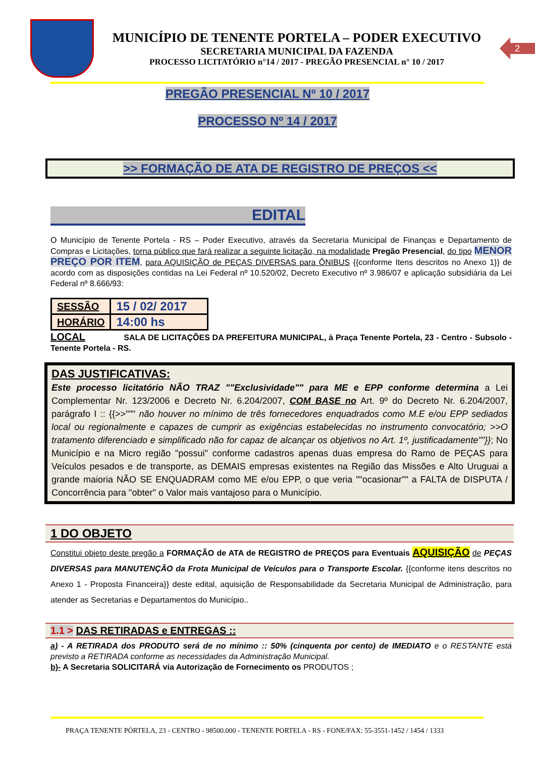MUNICÍPIO DE TENENTE PORTELA – PODER EXECUTIVO
SECRETARIA MUNICIPAL DA FAZENDA
PROCESSO LICITATÓRIO n°14 / 2017 - PREGÃO PRESENCIAL n° 10 / 2017
2
PREGÃO PRESENCIAL Nº 10 / 2017
PROCESSO Nº 14 / 2017
>> FORMAÇÃO DE ATA DE REGISTRO DE PREÇOS <<
EDITAL
O Município de Tenente Portela - RS – Poder Executivo, através da Secretaria Municipal de Finanças e Departamento de Compras e Licitações, torna público que fará realizar a seguinte licitação, na modalidade Pregão Presencial, do tipo MENOR PREÇO POR ITEM, para AQUISIÇÃO de PEÇAS DIVERSAS para ÔNIBUS {{conforme Itens descritos no Anexo 1}} de acordo com as disposições contidas na Lei Federal nº 10.520/02, Decreto Executivo nº 3.986/07 e aplicação subsidiária da Lei Federal nº 8.666/93:
| SESSÃO | 15 / 02/ 2017 |
| HORÁRIO | 14:00 hs |
LOCAL SALA DE LICITAÇÕES DA PREFEITURA MUNICIPAL, à Praça Tenente Portela, 23 - Centro - Subsolo - Tenente Portela - RS.
DAS JUSTIFICATIVAS:
Este processo licitatório NÃO TRAZ ""Exclusividade"" para ME e EPP conforme determina a Lei Complementar Nr. 123/2006 e Decreto Nr. 6.204/2007, COM BASE no Art. 9º do Decreto Nr. 6.204/2007, parágrafo I :: {{>>""" não houver no mínimo de três fornecedores enquadrados como M.E e/ou EPP sediados local ou regionalmente e capazes de cumprir as exigências estabelecidas no instrumento convocatório; >>O tratamento diferenciado e simplificado não for capaz de alcançar os objetivos no Art. 1º, justificadamente""}}; No Município e na Micro região "possui" conforme cadastros apenas duas empresa do Ramo de PEÇAS para Veículos pesados e de transporte, as DEMAIS empresas existentes na Região das Missões e Alto Uruguai a grande maioria NÃO SE ENQUADRAM como ME e/ou EPP, o que veria ""ocasionar"" a FALTA de DISPUTA / Concorrência para "obter" o Valor mais vantajoso para o Município.
1 DO OBJETO
Constitui objeto deste pregão a FORMAÇÃO de ATA de REGISTRO de PREÇOS para Eventuais AQUISIÇÃO de PEÇAS DIVERSAS para MANUTENÇÃO da Frota Municipal de Veículos para o Transporte Escolar. {{conforme itens descritos no Anexo 1 - Proposta Financeira}} deste edital, aquisição de Responsabilidade da Secretaria Municipal de Administração, para atender as Secretarias e Departamentos do Município..
1.1 > DAS RETIRADAS e ENTREGAS ::
a) - A RETIRADA dos PRODUTO será de no mínimo :: 50% (cinquenta por cento) de IMEDIATO e o RESTANTE está previsto a RETIRADA conforme as necessidades da Administração Municipal.
b)- A Secretaria SOLICITARÁ via Autorização de Fornecimento os PRODUTOS ;
PRAÇA TENENTE PÓRTELA, 23 - CENTRO - 98500.000 - TENENTE PORTELA - RS - FONE/FAX: 55-3551-1452 / 1454 / 1333